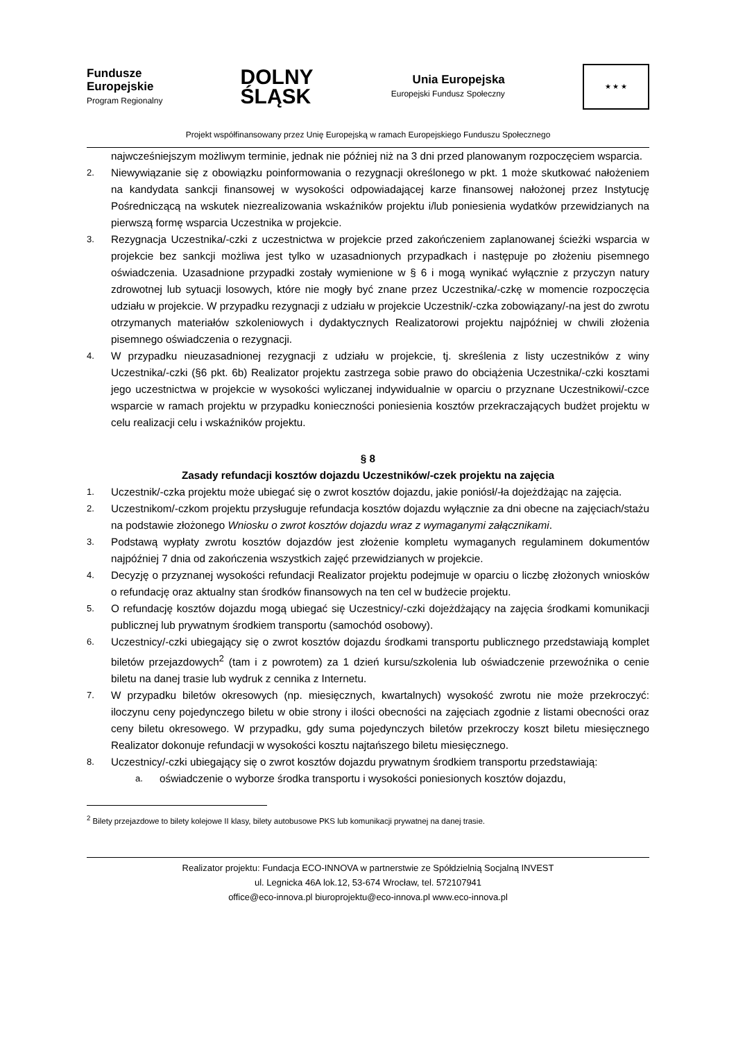Fundusze
Europejskie
Program Regionalny
DOLNY
ŚLĄSK
Unia Europejska
Europejski Fundusz Społeczny
★ ★ ★
Projekt współfinansowany przez Unię Europejską w ramach Europejskiego Funduszu Społecznego
najwcześniejszym możliwym terminie, jednak nie później niż na 3 dni przed planowanym rozpoczęciem wsparcia.
2. Niewywiązanie się z obowiązku poinformowania o rezygnacji określonego w pkt. 1 może skutkować nałożeniem na kandydata sankcji finansowej w wysokości odpowiadającej karze finansowej nałożonej przez Instytucję Pośredniczącą na wskutek niezrealizowania wskaźników projektu i/lub poniesienia wydatków przewidzianych na pierwszą formę wsparcia Uczestnika w projekcie.
3. Rezygnacja Uczestnika/-czki z uczestnictwa w projekcie przed zakończeniem zaplanowanej ścieżki wsparcia w projekcie bez sankcji możliwa jest tylko w uzasadnionych przypadkach i następuje po złożeniu pisemnego oświadczenia. Uzasadnione przypadki zostały wymienione w § 6 i mogą wynikać wyłącznie z przyczyn natury zdrowotnej lub sytuacji losowych, które nie mogły być znane przez Uczestnika/-czkę w momencie rozpoczęcia udziału w projekcie. W przypadku rezygnacji z udziału w projekcie Uczestnik/-czka zobowiązany/-na jest do zwrotu otrzymanych materiałów szkoleniowych i dydaktycznych Realizatorowi projektu najpóźniej w chwili złożenia pisemnego oświadczenia o rezygnacji.
4. W przypadku nieuzasadnionej rezygnacji z udziału w projekcie, tj. skreślenia z listy uczestników z winy Uczestnika/-czki (§6 pkt. 6b) Realizator projektu zastrzega sobie prawo do obciążenia Uczestnika/-czki kosztami jego uczestnictwa w projekcie w wysokości wyliczanej indywidualnie w oparciu o przyznane Uczestnikowi/-czce wsparcie w ramach projektu w przypadku konieczności poniesienia kosztów przekraczających budżet projektu w celu realizacji celu i wskaźników projektu.
§ 8
Zasady refundacji kosztów dojazdu Uczestników/-czek projektu na zajęcia
1. Uczestnik/-czka projektu może ubiegać się o zwrot kosztów dojazdu, jakie poniósł/-ła dojeżdżając na zajęcia.
2. Uczestnikom/-czkom projektu przysługuje refundacja kosztów dojazdu wyłącznie za dni obecne na zajęciach/stażu na podstawie złożonego Wniosku o zwrot kosztów dojazdu wraz z wymaganymi załącznikami.
3. Podstawą wypłaty zwrotu kosztów dojazdów jest złożenie kompletu wymaganych regulaminem dokumentów najpóźniej 7 dnia od zakończenia wszystkich zajęć przewidzianych w projekcie.
4. Decyzję o przyznanej wysokości refundacji Realizator projektu podejmuje w oparciu o liczbę złożonych wniosków o refundację oraz aktualny stan środków finansowych na ten cel w budżecie projektu.
5. O refundację kosztów dojazdu mogą ubiegać się Uczestnicy/-czki dojeżdżający na zajęcia środkami komunikacji publicznej lub prywatnym środkiem transportu (samochód osobowy).
6. Uczestnicy/-czki ubiegający się o zwrot kosztów dojazdu środkami transportu publicznego przedstawiają komplet biletów przejazdowych<sup>2</sup> (tam i z powrotem) za 1 dzień kursu/szkolenia lub oświadczenie przewoźnika o cenie biletu na danej trasie lub wydruk z cennika z Internetu.
7. W przypadku biletów okresowych (np. miesięcznych, kwartalnych) wysokość zwrotu nie może przekroczyć: iloczynu ceny pojedynczego biletu w obie strony i ilości obecności na zajęciach zgodnie z listami obecności oraz ceny biletu okresowego. W przypadku, gdy suma pojedynczych biletów przekroczy koszt biletu miesięcznego Realizator dokonuje refundacji w wysokości kosztu najtańszego biletu miesięcznego.
8. Uczestnicy/-czki ubiegający się o zwrot kosztów dojazdu prywatnym środkiem transportu przedstawiają:
a. oświadczenie o wyborze środka transportu i wysokości poniesionych kosztów dojazdu,
<sup>2</sup> Bilety przejazdowe to bilety kolejowe II klasy, bilety autobusowe PKS lub komunikacji prywatnej na danej trasie.
Realizator projektu: Fundacja ECO-INNOVA w partnerstwie ze Spółdzielnią Socjalną INVEST
ul. Legnicka 46A lok.12, 53-674 Wrocław, tel. 572107941
office@eco-innova.pl biuroprojektu@eco-innova.pl www.eco-innova.pl